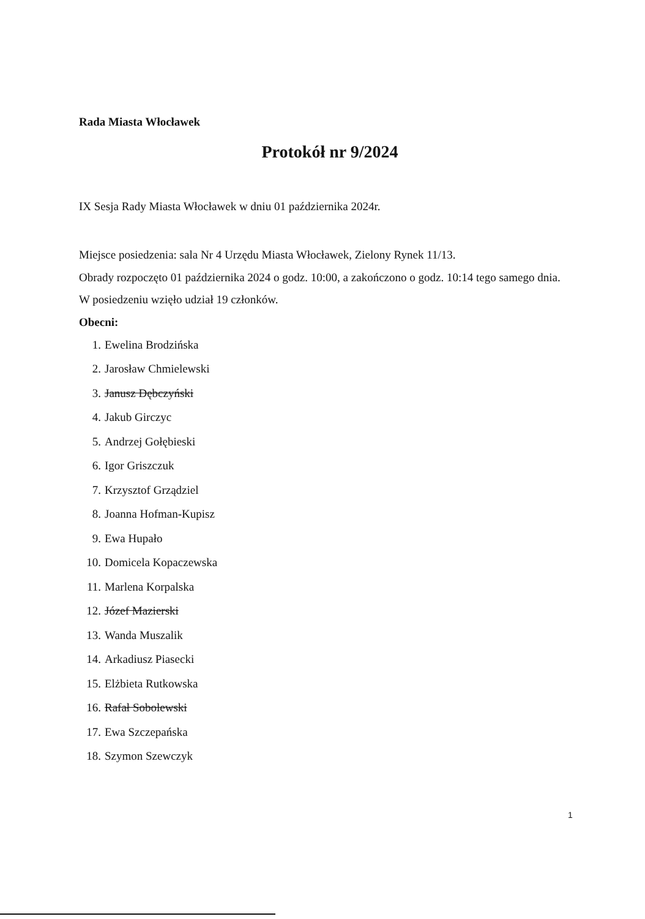Rada Miasta Włocławek
Protokół nr 9/2024
IX Sesja Rady Miasta Włocławek w dniu 01 października 2024r.
Miejsce posiedzenia: sala Nr 4 Urzędu Miasta Włocławek, Zielony Rynek 11/13.
Obrady rozpoczęto 01 października 2024 o godz. 10:00, a zakończono o godz. 10:14 tego samego dnia.
W posiedzeniu wzięło udział 19 członków.
Obecni:
1. Ewelina Brodzińska
2. Jarosław Chmielewski
3. Janusz Dębczyński
4. Jakub Girczyc
5. Andrzej Gołębieski
6. Igor Griszczuk
7. Krzysztof Grządziel
8. Joanna Hofman-Kupisz
9. Ewa Hupało
10. Domicela Kopaczewska
11. Marlena Korpalska
12. Józef Mazierski
13. Wanda Muszalik
14. Arkadiusz Piasecki
15. Elżbieta Rutkowska
16. Rafał Sobolewski
17. Ewa Szczepańska
18. Szymon Szewczyk
1